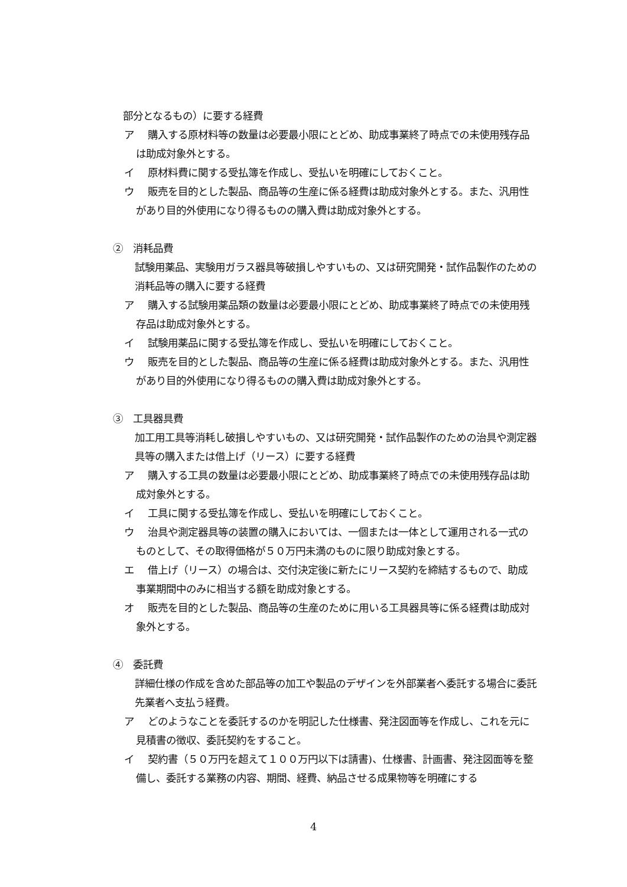部分となるもの）に要する経費
ア 購入する原材料等の数量は必要最小限にとどめ、助成事業終了時点での未使用残存品は助成対象外とする。
イ 原材料費に関する受払簿を作成し、受払いを明確にしておくこと。
ウ 販売を目的とした製品、商品等の生産に係る経費は助成対象外とする。また、汎用性があり目的外使用になり得るものの購入費は助成対象外とする。
②　消耗品費
試験用薬品、実験用ガラス器具等破損しやすいもの、又は研究開発・試作品製作のための消耗品等の購入に要する経費
ア 購入する試験用薬品類の数量は必要最小限にとどめ、助成事業終了時点での未使用残存品は助成対象外とする。
イ 試験用薬品に関する受払簿を作成し、受払いを明確にしておくこと。
ウ 販売を目的とした製品、商品等の生産に係る経費は助成対象外とする。また、汎用性があり目的外使用になり得るものの購入費は助成対象外とする。
③　工具器具費
加工用工具等消耗し破損しやすいもの、又は研究開発・試作品製作のための治具や測定器具等の購入または借上げ（リース）に要する経費
ア 購入する工具の数量は必要最小限にとどめ、助成事業終了時点での未使用残存品は助成対象外とする。
イ 工具に関する受払簿を作成し、受払いを明確にしておくこと。
ウ 治具や測定器具等の装置の購入においては、一個または一体として運用される一式のものとして、その取得価格が５０万円未満のものに限り助成対象とする。
エ 借上げ（リース）の場合は、交付決定後に新たにリース契約を締結するもので、助成事業期間中のみに相当する額を助成対象とする。
オ 販売を目的とした製品、商品等の生産のために用いる工具器具等に係る経費は助成対象外とする。
④　委託費
詳細仕様の作成を含めた部品等の加工や製品のデザインを外部業者へ委託する場合に委託先業者へ支払う経費。
ア どのようなことを委託するのかを明記した仕様書、発注図面等を作成し、これを元に見積書の徴収、委託契約をすること。
イ 契約書（５０万円を超えて１００万円以下は請書)、仕様書、計画書、発注図面等を整備し、委託する業務の内容、期間、経費、納品させる成果物等を明確にする
4